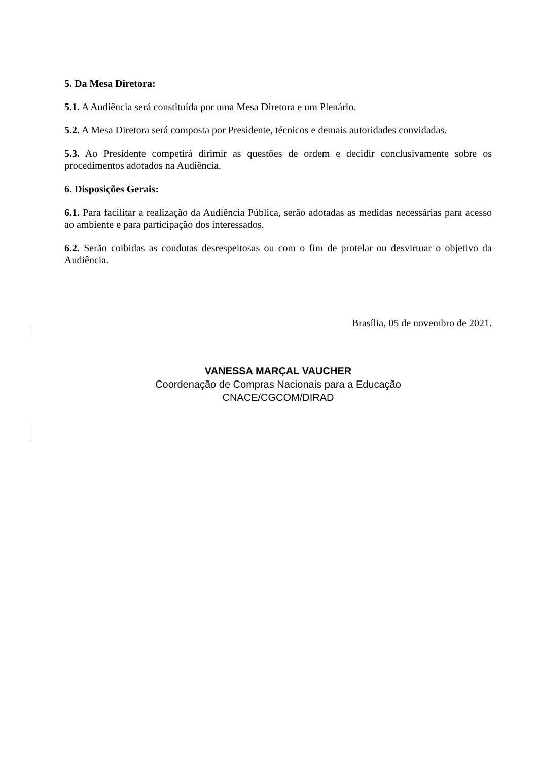5. Da Mesa Diretora:
5.1. A Audiência será constituída por uma Mesa Diretora e um Plenário.
5.2. A Mesa Diretora será composta por Presidente, técnicos e demais autoridades convidadas.
5.3. Ao Presidente competirá dirimir as questões de ordem e decidir conclusivamente sobre os procedimentos adotados na Audiência.
6. Disposições Gerais:
6.1. Para facilitar a realização da Audiência Pública, serão adotadas as medidas necessárias para acesso ao ambiente e para participação dos interessados.
6.2. Serão coibidas as condutas desrespeitosas ou com o fim de protelar ou desvirtuar o objetivo da Audiência.
Brasília, 05 de novembro de 2021.
VANESSA MARÇAL VAUCHER
Coordenação de Compras Nacionais para a Educação
CNACE/CGCOM/DIRAD